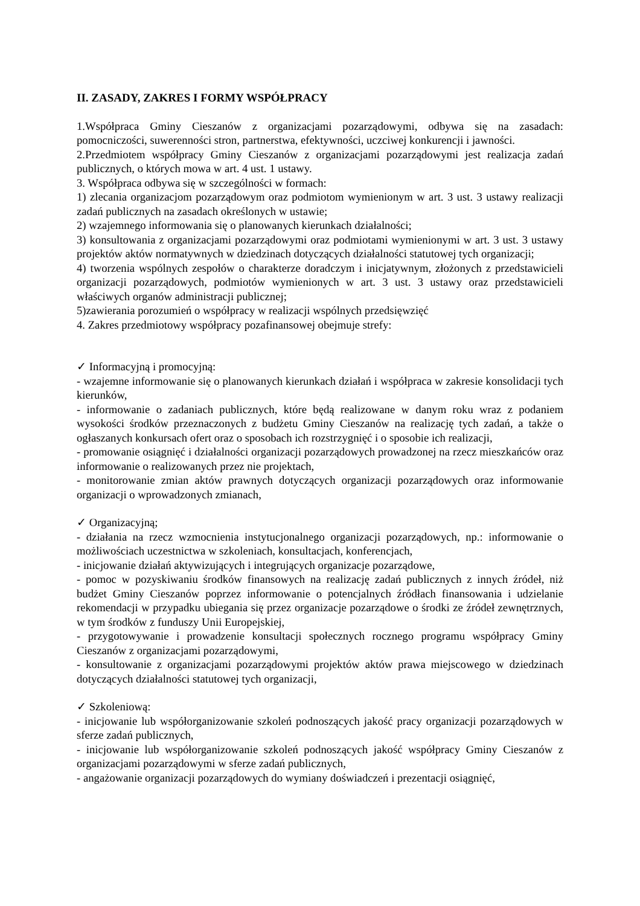II. ZASADY, ZAKRES I FORMY WSPÓŁPRACY
1.Współpraca Gminy Cieszanów z organizacjami pozarządowymi, odbywa się na zasadach: pomocniczości, suwerenności stron, partnerstwa, efektywności, uczciwej konkurencji i jawności.
2.Przedmiotem współpracy Gminy Cieszanów z organizacjami pozarządowymi jest realizacja zadań publicznych, o których mowa w art. 4 ust. 1 ustawy.
3. Współpraca odbywa się w szczególności w formach:
1) zlecania organizacjom pozarządowym oraz podmiotom wymienionym w art. 3 ust. 3 ustawy realizacji zadań publicznych na zasadach określonych w ustawie;
2) wzajemnego informowania się o planowanych kierunkach działalności;
3) konsultowania z organizacjami pozarządowymi oraz podmiotami wymienionymi w art. 3 ust. 3 ustawy projektów aktów normatywnych w dziedzinach dotyczących działalności statutowej tych organizacji;
4) tworzenia wspólnych zespołów o charakterze doradczym i inicjatywnym, złożonych z przedstawicieli organizacji pozarządowych, podmiotów wymienionych w art. 3 ust. 3 ustawy oraz przedstawicieli właściwych organów administracji publicznej;
5)zawierania porozumień o współpracy w realizacji wspólnych przedsięwzięć
4. Zakres przedmiotowy współpracy pozafinansowej obejmuje strefy:
✓ Informacyjną i promocyjną:
- wzajemne informowanie się o planowanych kierunkach działań i współpraca w zakresie konsolidacji tych kierunków,
- informowanie o zadaniach publicznych, które będą realizowane w danym roku wraz z podaniem wysokości środków przeznaczonych z budżetu Gminy Cieszanów na realizację tych zadań, a także o ogłaszanych konkursach ofert oraz o sposobach ich rozstrzygnięć i o sposobie ich realizacji,
- promowanie osiągnięć i działalności organizacji pozarządowych prowadzonej na rzecz mieszkańców oraz informowanie o realizowanych przez nie projektach,
- monitorowanie zmian aktów prawnych dotyczących organizacji pozarządowych oraz informowanie organizacji o wprowadzonych zmianach,
✓ Organizacyjną;
- działania na rzecz wzmocnienia instytucjonalnego organizacji pozarządowych, np.: informowanie o możliwościach uczestnictwa w szkoleniach, konsultacjach, konferencjach,
- inicjowanie działań aktywizujących i integrujących organizacje pozarządowe,
- pomoc w pozyskiwaniu środków finansowych na realizację zadań publicznych z innych źródeł, niż budżet Gminy Cieszanów poprzez informowanie o potencjalnych źródłach finansowania i udzielanie rekomendacji w przypadku ubiegania się przez organizacje pozarządowe o środki ze źródeł zewnętrznych, w tym środków z funduszy Unii Europejskiej,
- przygotowywanie i prowadzenie konsultacji społecznych rocznego programu współpracy Gminy Cieszanów z organizacjami pozarządowymi,
- konsultowanie z organizacjami pozarządowymi projektów aktów prawa miejscowego w dziedzinach dotyczących działalności statutowej tych organizacji,
✓ Szkoleniową:
- inicjowanie lub współorganizowanie szkoleń podnoszących jakość pracy organizacji pozarządowych w sferze zadań publicznych,
- inicjowanie lub współorganizowanie szkoleń podnoszących jakość współpracy Gminy Cieszanów z organizacjami pozarządowymi w sferze zadań publicznych,
- angażowanie organizacji pozarządowych do wymiany doświadczeń i prezentacji osiągnięć,